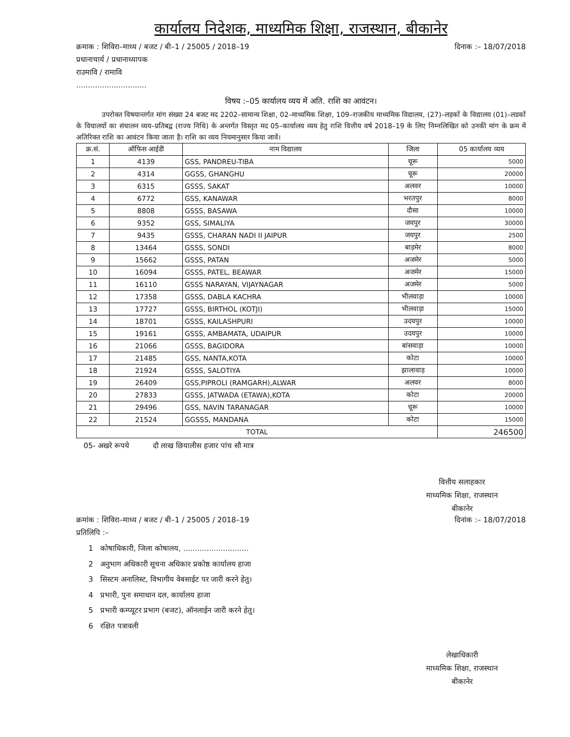कार्यालय निदेशक, माध्यमिक शिक्षा, राजस्थान, बीकानेर
क्रमाक : शिविरा–माध्य / बजट / बी–1 / 25005 / 2018–19 दिनाक :– 18/07/2018
प्रधानाचार्य / प्रधानाध्यापक
राउमावि / रामावि
..............................
विषय :–05 कार्यालय व्यय में अति. राशि का आवंटन।
उपरोक्त विषयान्तर्गत मांग संख्या 24 बजट मद 2202–सामान्य शिक्षा, 02–माध्यमिक शिक्षा, 109–राजकीय माध्यमिक विद्यालय, (27)–लड़कों के विद्यालय (01)–लडकों के विघालयों का संचालन व्यय–प्रतिबद्व (राज्य निधि) के अन्तर्गत विस्तृत मद 05–कार्यालय व्यय हेतु राशि वित्तीय वर्ष 2018–19 के लिए निम्नलिखित को उनकी मांग के क्रम में अतिरिक्त राशि का आवंटन किया जाता है। राशि का व्यय नियमानुसार किया जावें।
| क्र.सं. | ऑफिस आईडी | नाम विद्यालय | जिला | 05 कार्यालय व्यय |
| --- | --- | --- | --- | --- |
| 1 | 4139 | GSS, PANDREU-TIBA | चूरू | 5000 |
| 2 | 4314 | GGSS, GHANGHU | चूरू | 20000 |
| 3 | 6315 | GSSS, SAKAT | अलवर | 10000 |
| 4 | 6772 | GSS, KANAWAR | भरतपुर | 8000 |
| 5 | 8808 | GSSS, BASAWA | दौसा | 10000 |
| 6 | 9352 | GSS, SIMALIYA | जयपुर | 30000 |
| 7 | 9435 | GSSS, CHARAN NADI II JAIPUR | जयपुर | 2500 |
| 8 | 13464 | GSSS, SONDI | बाड़मेर | 8000 |
| 9 | 15662 | GSSS, PATAN | अजमेर | 5000 |
| 10 | 16094 | GSSS, PATEL, BEAWAR | अजमेर | 15000 |
| 11 | 16110 | GSSS NARAYAN, VIJAYNAGAR | अजमेर | 5000 |
| 12 | 17358 | GSSS, DABLA KACHRA | भीलवाड़ा | 10000 |
| 13 | 17727 | GSSS, BIRTHOL (KOTJI) | भीलवाड़ा | 15000 |
| 14 | 18701 | GSSS, KAILASHPURI | उदयपुर | 10000 |
| 15 | 19161 | GSSS, AMBAMATA, UDAIPUR | उदयपुर | 10000 |
| 16 | 21066 | GSSS, BAGIDORA | बांसवाड़ा | 10000 |
| 17 | 21485 | GSS, NANTA,KOTA | कोटा | 10000 |
| 18 | 21924 | GSSS, SALOTIYA | झालावाड़ | 10000 |
| 19 | 26409 | GSS,PIPROLI (RAMGARH),ALWAR | अलवर | 8000 |
| 20 | 27833 | GSSS, JATWADA (ETAWA),KOTA | कोटा | 20000 |
| 21 | 29496 | GSS, NAVIN TARANAGAR | चूरू | 10000 |
| 22 | 21524 | GGSSS, MANDANA | कोटा | 15000 |
| TOTAL | | | | 246500 |
05- अखरे रूपये दौ लाख छियालीस हजार पांच सौ मात्र
वित्तीय सलाहकार
माध्यमिक शिक्षा, राजस्थान
बीकानेर
क्रमांक : शिविरा–माध्य / बजट / बी–1 / 25005 / 2018–19 दिनांक :– 18/07/2018
प्रतिलिपि :–
1 कोषाधिकारी, जिला कोषालय, ............................
2 अनुभाग अधिकारी सूचना अधिकार प्रकोष्ठ कार्यालय हाजा
3 सिस्टम अनालिस्ट, विभागीय वेबसाईट पर जारी करने हेतु।
4 प्रभारी, पुनः समाधान दल, कार्यालय हाजा
5 प्रभारी कम्प्यूटर प्रभाग (बजट), ऑनलाईन जारी करने हेतु।
6 रक्षित पत्रावली
लेखाधिकारी
माध्यमिक शिक्षा, राजस्थान
बीकानेर